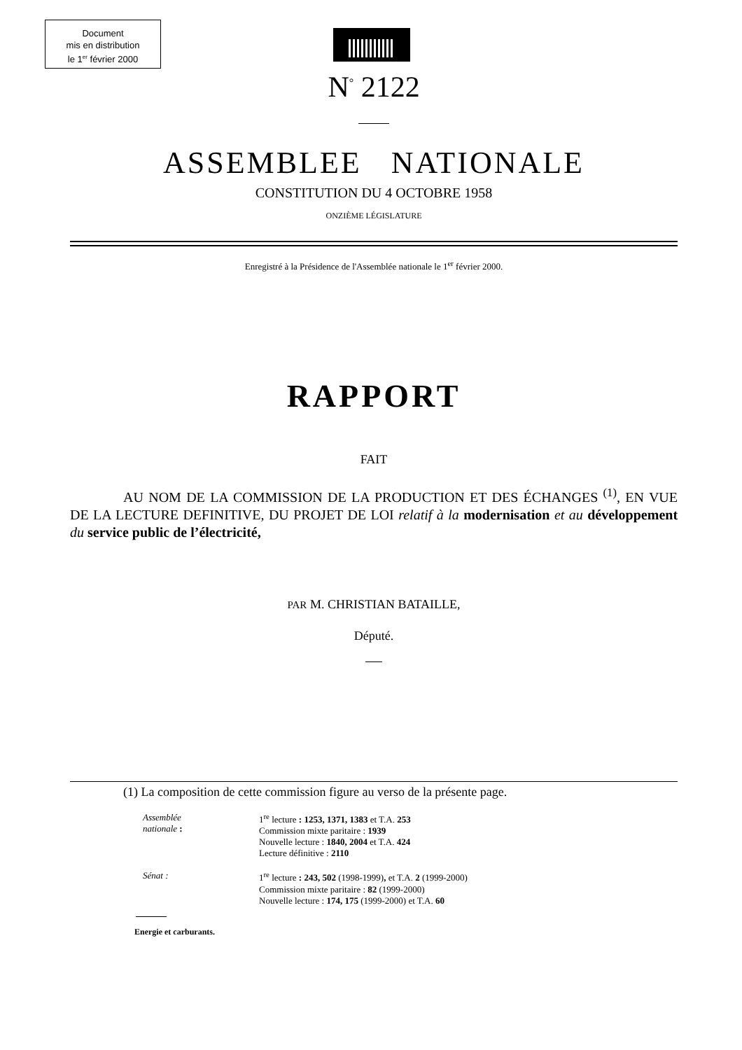Document
mis en distribution
le 1<sup>er</sup> février 2000
N<sup>°</sup> 2122
ASSEMBLEE NATIONALE
CONSTITUTION DU 4 OCTOBRE 1958
ONZIÈME LÉGISLATURE
Enregistré à la Présidence de l'Assemblée nationale le 1<sup>er</sup> février 2000.
RAPPORT
FAIT
AU NOM DE LA COMMISSION DE LA PRODUCTION ET DES ÉCHANGES <sup>(1)</sup>, EN VUE DE LA LECTURE DEFINITIVE, DU PROJET DE LOI relatif à la modernisation et au développement du service public de l’électricité,
PAR M. CHRISTIAN BATAILLE,
Député.
(1) La composition de cette commission figure au verso de la présente page.
Assemblée nationale : 1<sup>re</sup> lecture : 1253, 1371, 1383 et T.A. 253
Commission mixte paritaire : 1939
Nouvelle lecture : 1840, 2004 et T.A. 424
Lecture définitive : 2110
Sénat : 1<sup>re</sup> lecture : 243, 502 (1998-1999), et T.A. 2 (1999-2000)
Commission mixte paritaire : 82 (1999-2000)
Nouvelle lecture : 174, 175 (1999-2000) et T.A. 60
Energie et carburants.